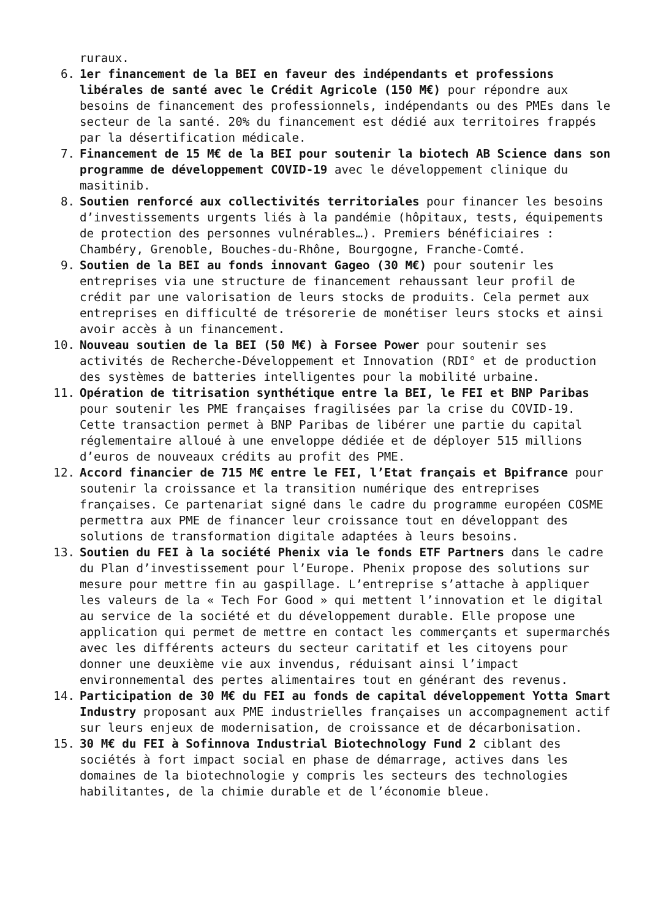ruraux.
6.
1er financement de la BEI en faveur des indépendants et professions libérales de santé avec le Crédit Agricole (150 M€) pour répondre aux besoins de financement des professionnels, indépendants ou des PMEs dans le secteur de la santé. 20% du financement est dédié aux territoires frappés par la désertification médicale.
7.
Financement de 15 M€ de la BEI pour soutenir la biotech AB Science dans son programme de développement COVID-19 avec le développement clinique du masitinib.
8.
Soutien renforcé aux collectivités territoriales pour financer les besoins d’investissements urgents liés à la pandémie (hôpitaux, tests, équipements de protection des personnes vulnérables…). Premiers bénéficiaires : Chambéry, Grenoble, Bouches-du-Rhône, Bourgogne, Franche-Comté.
9.
Soutien de la BEI au fonds innovant Gageo (30 M€) pour soutenir les entreprises via une structure de financement rehaussant leur profil de crédit par une valorisation de leurs stocks de produits. Cela permet aux entreprises en difficulté de trésorerie de monétiser leurs stocks et ainsi avoir accès à un financement.
10.
Nouveau soutien de la BEI (50 M€) à Forsee Power pour soutenir ses activités de Recherche-Développement et Innovation (RDI° et de production des systèmes de batteries intelligentes pour la mobilité urbaine.
11.
Opération de titrisation synthétique entre la BEI, le FEI et BNP Paribas pour soutenir les PME françaises fragilisées par la crise du COVID-19. Cette transaction permet à BNP Paribas de libérer une partie du capital réglementaire alloué à une enveloppe dédiée et de déployer 515 millions d’euros de nouveaux crédits au profit des PME.
12.
Accord financier de 715 M€ entre le FEI, l’Etat français et Bpifrance pour soutenir la croissance et la transition numérique des entreprises françaises. Ce partenariat signé dans le cadre du programme européen COSME permettra aux PME de financer leur croissance tout en développant des solutions de transformation digitale adaptées à leurs besoins.
13.
Soutien du FEI à la société Phenix via le fonds ETF Partners dans le cadre du Plan d’investissement pour l’Europe. Phenix propose des solutions sur mesure pour mettre fin au gaspillage. L’entreprise s’attache à appliquer les valeurs de la « Tech For Good » qui mettent l’innovation et le digital au service de la société et du développement durable. Elle propose une application qui permet de mettre en contact les commerçants et supermarchés avec les différents acteurs du secteur caritatif et les citoyens pour donner une deuxième vie aux invendus, réduisant ainsi l’impact environnemental des pertes alimentaires tout en générant des revenus.
14.
Participation de 30 M€ du FEI au fonds de capital développement Yotta Smart Industry proposant aux PME industrielles françaises un accompagnement actif sur leurs enjeux de modernisation, de croissance et de décarbonisation.
15.
30 M€ du FEI à Sofinnova Industrial Biotechnology Fund 2 ciblant des sociétés à fort impact social en phase de démarrage, actives dans les domaines de la biotechnologie y compris les secteurs des technologies habilitantes, de la chimie durable et de l’économie bleue.